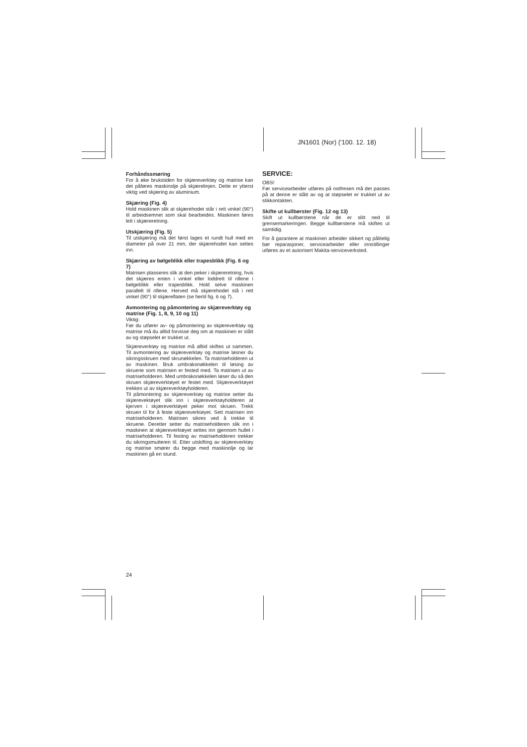JN1601 (Nor) ('100. 12. 18)
Forhåndssmøring
For å øke brukstiden for skjæreverktøy og matrise kan det påføres maskinolje på skjærelinjen. Dette er ytterst viktig ved skjæring av aluminium.
Skjæring (Fig. 4)
Hold maskinen slik at skjærehodet står i rett vinkel (90°) til arbeidsemnet som skal bearbeides. Maskinen føres lett i skjæreretning.
Utskjæring (Fig. 5)
Til utskjæring må det først lages et rundt hull med en diameter på over 21 mm, der skjærehodet kan settes inn.
Skjæring av bølgeblikk eller trapesblikk (Fig. 6 og 7)
Matrisen plasseres slik at den peker i skjæreretning, hvis det skjæres enten i vinkel eller loddrett til rillene i bølgeblikk eller trapesblikk. Hold selve maskinen parallelt til rillene. Herved må skjærehodet stå i rett vinkel (90°) til skjæreflaten (se hertil fig. 6 og 7).
Avmontering og påmontering av skjæreverktøy og matrise (Fig. 1, 8, 9, 10 og 11)
Viktig:
Før du utfører av- og påmontering av skjæreverktøy og matrise må du alltid forvisse deg om at maskinen er slått av og støpselet er trukket ut.
Skjæreverktøy og matrise må alltid skiftes ut sammen. Til avmontering av skjæreverktøy og matrise løsner du sikringsskruen med skrunøkkelen. Ta matriseholderen ut av maskinen. Bruk umbrakonøkkelen til løsing av skruene som matrisen er fested med. Ta matrisen ut av matriseholderen. Med umbrakonøkkelen løser du så den skruen skjæreverktøyet er festet med. Skjæreverktøyet trekkes ut av skjæreverktøyholderen.
Til påmontering av skjæreverktøy og matrise setter du skjærevektøyet slik inn i skjæreverktøyholderen at kjerven i skjæreverktøyet peker mot skruen. Trekk skruen til for å feste skjæreverktøyet. Sett matrisen inn matriseholderen. Matrisen sikres ved å trekke til skruene. Deretter setter du matriseholderen slik inn i maskinen at skjæreverktøyet settes inn gjennom hullet i matriseholderen. Til festing av matriseholderen trekker du sikringsmutteren til. Etter utskifting av skjæreverktøy og matrise smører du begge med maskinolje og lar maskinen gå en stund.
SERVICE:
OBS!
Før servicearbeider utføres på notfresen må det passes på at denne er slått av og at støpselet er trukket ut av stikkontakten.
Skifte ut kullbørster (Fig. 12 og 13)
Skift ut kullbørstene når de er slitt ned til grensemarkeringen. Begge kullbørstene må skiftes ut samtidig.
For å garantere at maskinen arbeider sikkert og pålitelig bør reparasjoner, servicearbeider eller innstillinger utføres av et autorisert Makita-serviceverksted.
24